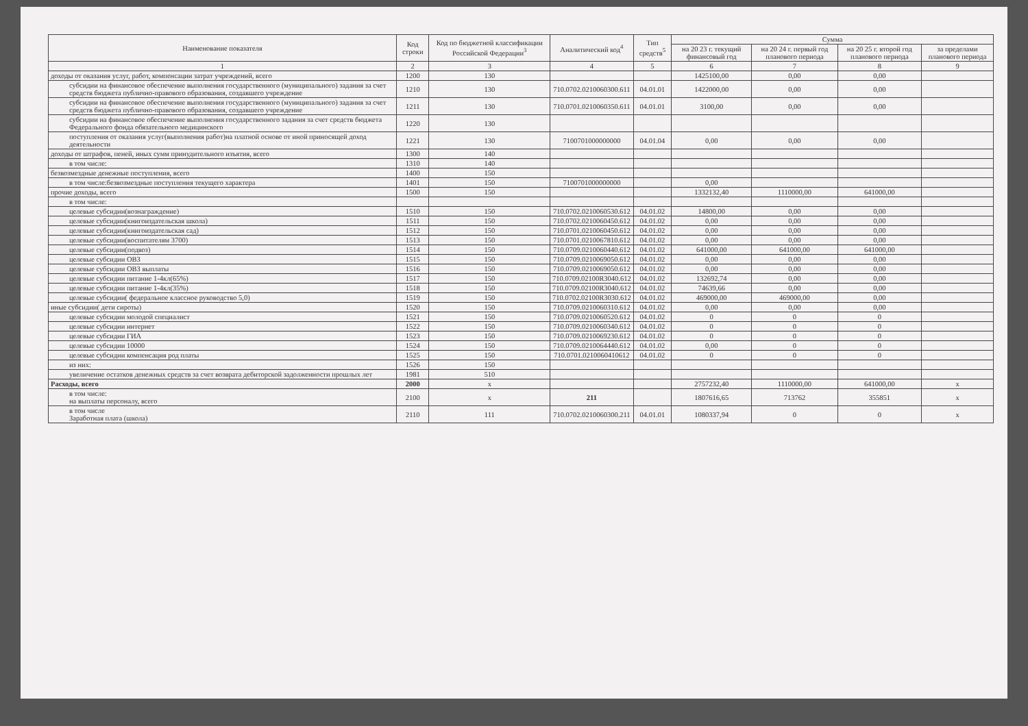| Наименование показателя | Код строки | Код по бюджетной классификации Российской Федерации<sup>3</sup> | Аналитический код<sup>4</sup> | Тип средств<sup>5</sup> | Сумма | | | |
| --- | --- | --- | --- | --- | --- | --- | --- | --- |
| | | | | | на 20 23 г. текущий финансовый год | на 20 24 г. первый год планового периода | на 20 25 г. второй год планового периода | за пределами планового периода |
| 1 | 2 | 3 | 4 | 5 | 6 | 7 | 8 | 9 |
| доходы от оказания услуг, работ, компенсации затрат учреждений, всего | 1200 | 130 | | | 1425100,00 | 0,00 | 0,00 | |
| субсидии на финансовое обеспечение выполнения государственного (муниципального) задания за счет средств бюджета публично-правового образования, создавшего учреждение | 1210 | 130 | 710.0702.0210060300.611 | 04.01.01 | 1422000,00 | 0,00 | 0,00 | |
| субсидии на финансовое обеспечение выполнения государственного (муниципального) задания за счет средств бюджета публично-правового образования, создавшего учреждение | 1211 | 130 | 710.0701.0210060350.611 | 04.01.01 | 3100,00 | 0,00 | 0,00 | |
| субсидии на финансовое обеспечение выполнения государственного задания за счет средств бюджета Федерального фонда обязательного медицинского | 1220 | 130 | | | | | | |
| поступления от оказания услуг(выполнения работ)на платной основе от иной приносящей доход деятельности | 1221 | 130 | 7100701000000000 | 04.01.04 | 0,00 | 0,00 | 0,00 | |
| доходы от штрафов, пеней, иных сумм принудительного изъятия, всего | 1300 | 140 | | | | | | |
| в том числе: | 1310 | 140 | | | | | | |
| безвозмездные денежные поступления, всего | 1400 | 150 | | | | | | |
| в том числе:безвозмездные поступления текущего характера | 1401 | 150 | 7100701000000000 | | 0,00 | | | |
| прочие доходы, всего | 1500 | 150 | | | 1332132,40 | 1110000,00 | 641000,00 | |
| в том числе: | | | | | | | | |
| целевые субсидии(вознаграждение) | 1510 | 150 | 710.0702.0210060530.612 | 04.01.02 | 14800,00 | 0,00 | 0,00 | |
| целевые субсидии(книгоиздательская школа) | 1511 | 150 | 710.0702.0210060450.612 | 04.01.02 | 0,00 | 0,00 | 0,00 | |
| целевые субсидии(книгоиздательская сад) | 1512 | 150 | 710.0701.0210060450.612 | 04.01.02 | 0,00 | 0,00 | 0,00 | |
| целевые субсидии(воспитателям 3700) | 1513 | 150 | 710.0701.0210067810.612 | 04.01.02 | 0,00 | 0,00 | 0,00 | |
| целевые субсидии(подвоз) | 1514 | 150 | 710.0709.0210060440.612 | 04.01.02 | 641000,00 | 641000,00 | 641000,00 | |
| целевые субсидии ОВЗ | 1515 | 150 | 710.0709.0210069050.612 | 04.01.02 | 0,00 | 0,00 | 0,00 | |
| целевые субсидии ОВЗ выплаты | 1516 | 150 | 710.0709.0210069050.612 | 04.01.02 | 0,00 | 0,00 | 0,00 | |
| целевые субсидии питание 1-4кл(65%) | 1517 | 150 | 710.0709.02100R3040.612 | 04.01.02 | 132692,74 | 0,00 | 0,00 | |
| целевые субсидии питание 1-4кл(35%) | 1518 | 150 | 710.0709.02100R3040.612 | 04.01.02 | 74639,66 | 0,00 | 0,00 | |
| целевые субсидии( федеральное классное руководство 5,0) | 1519 | 150 | 710.0702.02100R3030.612 | 04.01.02 | 469000,00 | 469000,00 | 0,00 | |
| иные субсидии( дети сироты) | 1520 | 150 | 710.0709.0210060310.612 | 04.01.02 | 0,00 | 0,00 | 0,00 | |
| целевые субсидии молодой специалист | 1521 | 150 | 710.0709.0210060520.612 | 04.01.02 | 0 | 0 | 0 | |
| целевые субсидии интернет | 1522 | 150 | 710.0709.0210060340.612 | 04.01.02 | 0 | 0 | 0 | |
| целевые субсидии ГИА | 1523 | 150 | 710.0709.0210069230.612 | 04.01.02 | 0 | 0 | 0 | |
| целевые субсидии 10000 | 1524 | 150 | 710.0709.0210064440.612 | 04.01.02 | 0,00 | 0 | 0 | |
| целевые субсидии компенсация род платы | 1525 | 150 | 710.0701.0210060410612 | 04.01.02 | 0 | 0 | 0 | |
| из них: | 1526 | 150 | | | | | | |
| увеличение остатков денежных средств за счет возврата дебиторской задолженности прошлых лет | 1981 | 510 | | | | | | |
| Расходы, всего | 2000 | x | | | 2757232,40 | 1110000,00 | 641000,00 | x |
| в том числе: на выплаты персоналу, всего | 2100 | x | 211 | | 1807616,65 | 713762 | 355851 | x |
| в том числе Заработная плата (школа) | 2110 | 111 | 710.0702.0210060300.211 | 04.01.01 | 1080337,94 | 0 | 0 | x |